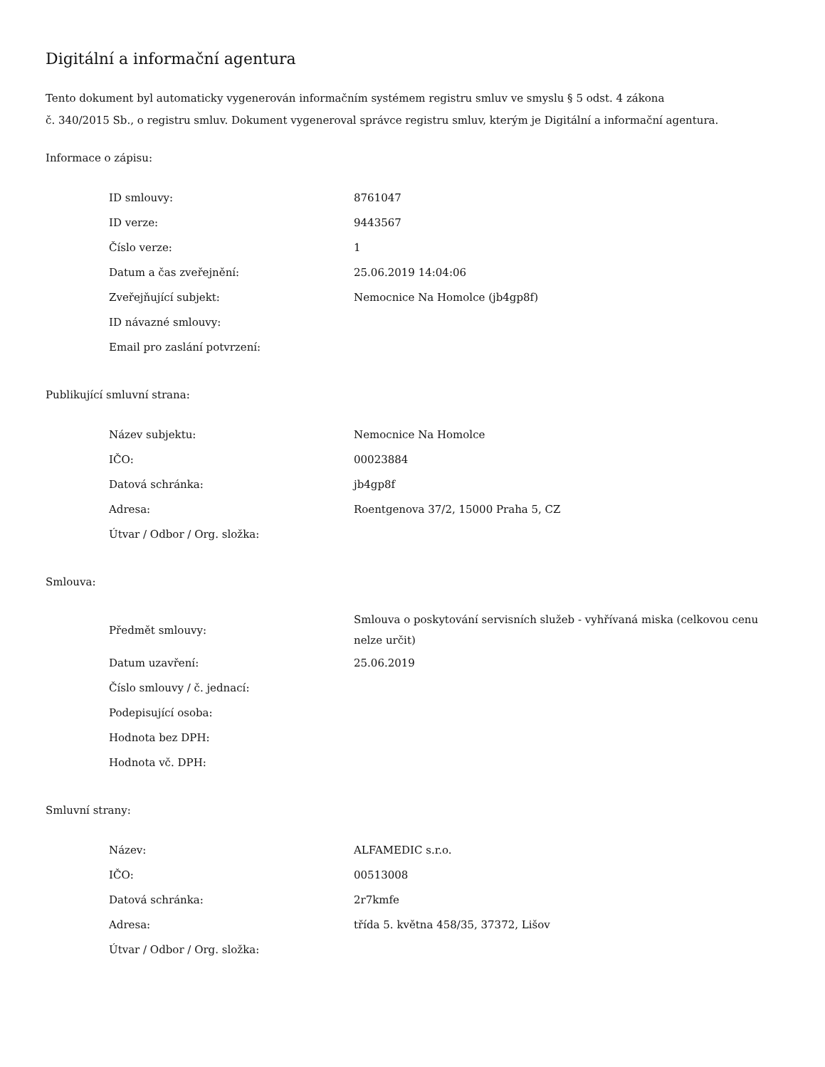Digitální a informační agentura
Tento dokument byl automaticky vygenerován informačním systémem registru smluv ve smyslu § 5 odst. 4 zákona
č. 340/2015 Sb., o registru smluv. Dokument vygeneroval správce registru smluv, kterým je Digitální a informační agentura.
Informace o zápisu:
| ID smlouvy: | 8761047 |
| ID verze: | 9443567 |
| Číslo verze: | 1 |
| Datum a čas zveřejnění: | 25.06.2019 14:04:06 |
| Zveřejňující subjekt: | Nemocnice Na Homolce (jb4gp8f) |
| ID návazné smlouvy: | |
| Email pro zaslání potvrzení: | |
Publikující smluvní strana:
| Název subjektu: | Nemocnice Na Homolce |
| IČO: | 00023884 |
| Datová schránka: | jb4gp8f |
| Adresa: | Roentgenova 37/2, 15000 Praha 5, CZ |
| Útvar / Odbor / Org. složka: | |
Smlouva:
| Předmět smlouvy: | Smlouva o poskytování servisních služeb - vyhřívaná miska (celkovou cenu nelze určit) |
| Datum uzavření: | 25.06.2019 |
| Číslo smlouvy / č. jednací: | |
| Podepisující osoba: | |
| Hodnota bez DPH: | |
| Hodnota vč. DPH: | |
Smluvní strany:
| Název: | ALFAMEDIC s.r.o. |
| IČO: | 00513008 |
| Datová schránka: | 2r7kmfe |
| Adresa: | třída 5. května 458/35, 37372, Lišov |
| Útvar / Odbor / Org. složka: | |